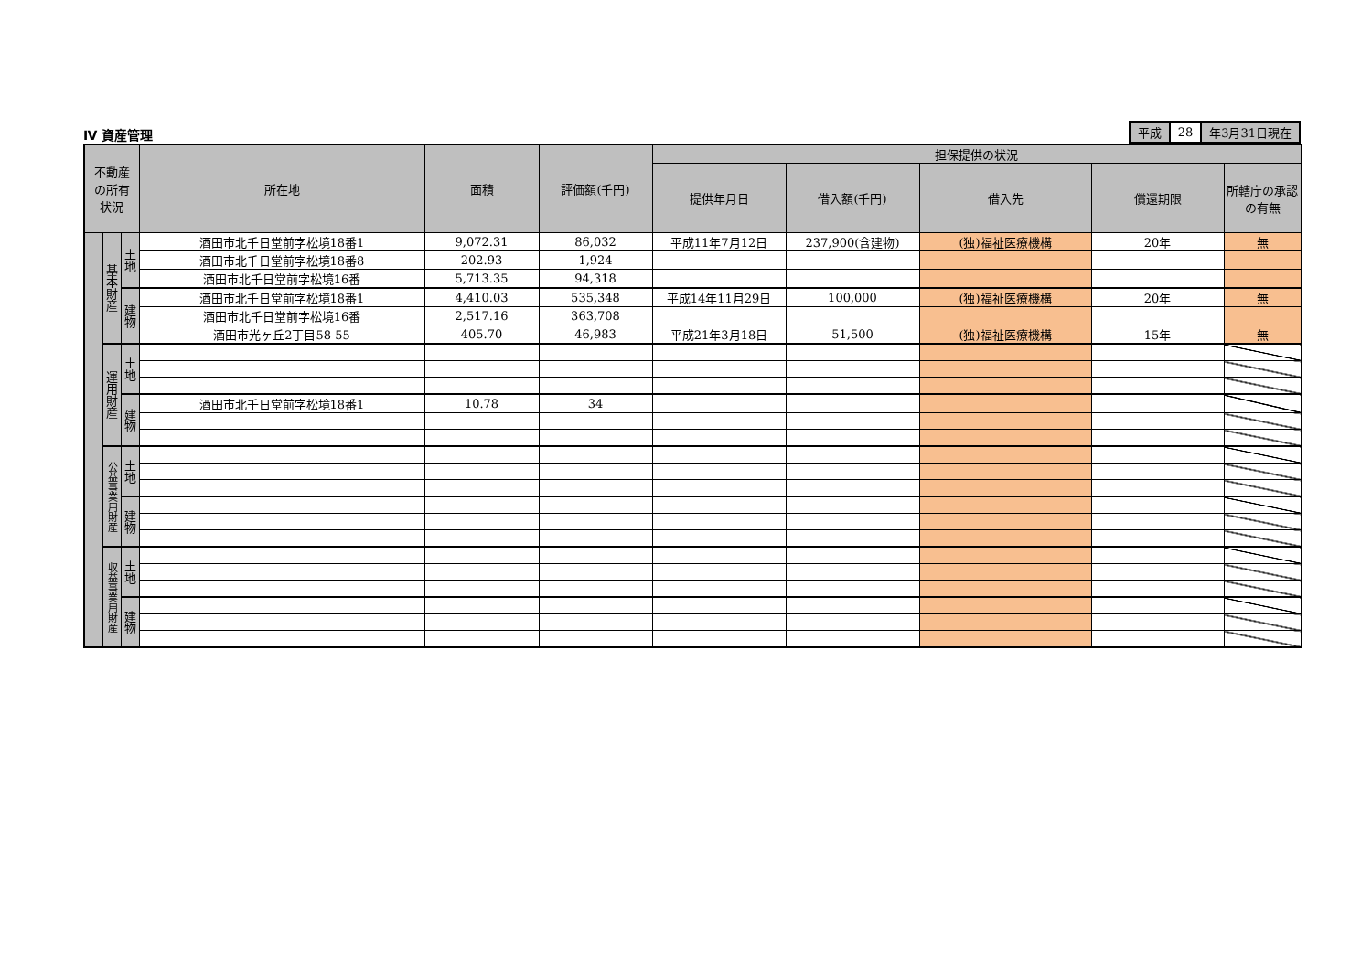Ⅳ 資産管理
| 平成 | 28 | 年3月31日現在 |
| 不動産 の所有 状況 | | | 所在地 | 面積 | 評価額(千円) | 担保提供の状況 | | | | |
| --- | --- | --- | --- | --- | --- | --- | --- | --- | --- | --- |
| | | | | | | 提供年月日 | 借入額(千円) | 借入先 | 償還期限 | 所轄庁の承認の有無 |
| | 基本財産 | 土地 | 酒田市北千日堂前字松境18番1 | 9,072.31 | 86,032 | 平成11年7月12日 | 237,900(含建物) | (独)福祉医療機構 | 20年 | 無 |
| | | | 酒田市北千日堂前字松境18番8 | 202.93 | 1,924 | | | | | |
| | | | 酒田市北千日堂前字松境16番 | 5,713.35 | 94,318 | | | | | |
| | | 建物 | 酒田市北千日堂前字松境18番1 | 4,410.03 | 535,348 | 平成14年11月29日 | 100,000 | (独)福祉医療機構 | 20年 | 無 |
| | | | 酒田市北千日堂前字松境16番 | 2,517.16 | 363,708 | | | | | |
| | | | 酒田市光ヶ丘2丁目58-55 | 405.70 | 46,983 | 平成21年3月18日 | 51,500 | (独)福祉医療機構 | 15年 | 無 |
| | 運用財産 | 土地 | | | | | | | | |
| | | 建物 | 酒田市北千日堂前字松境18番1 | 10.78 | 34 | | | | | |
| | 公益事業用財産 | 土地 | | | | | | | | |
| | | 建物 | | | | | | | | |
| | 収益事業用財産 | 土地 | | | | | | | | |
| | | 建物 | | | | | | | | |